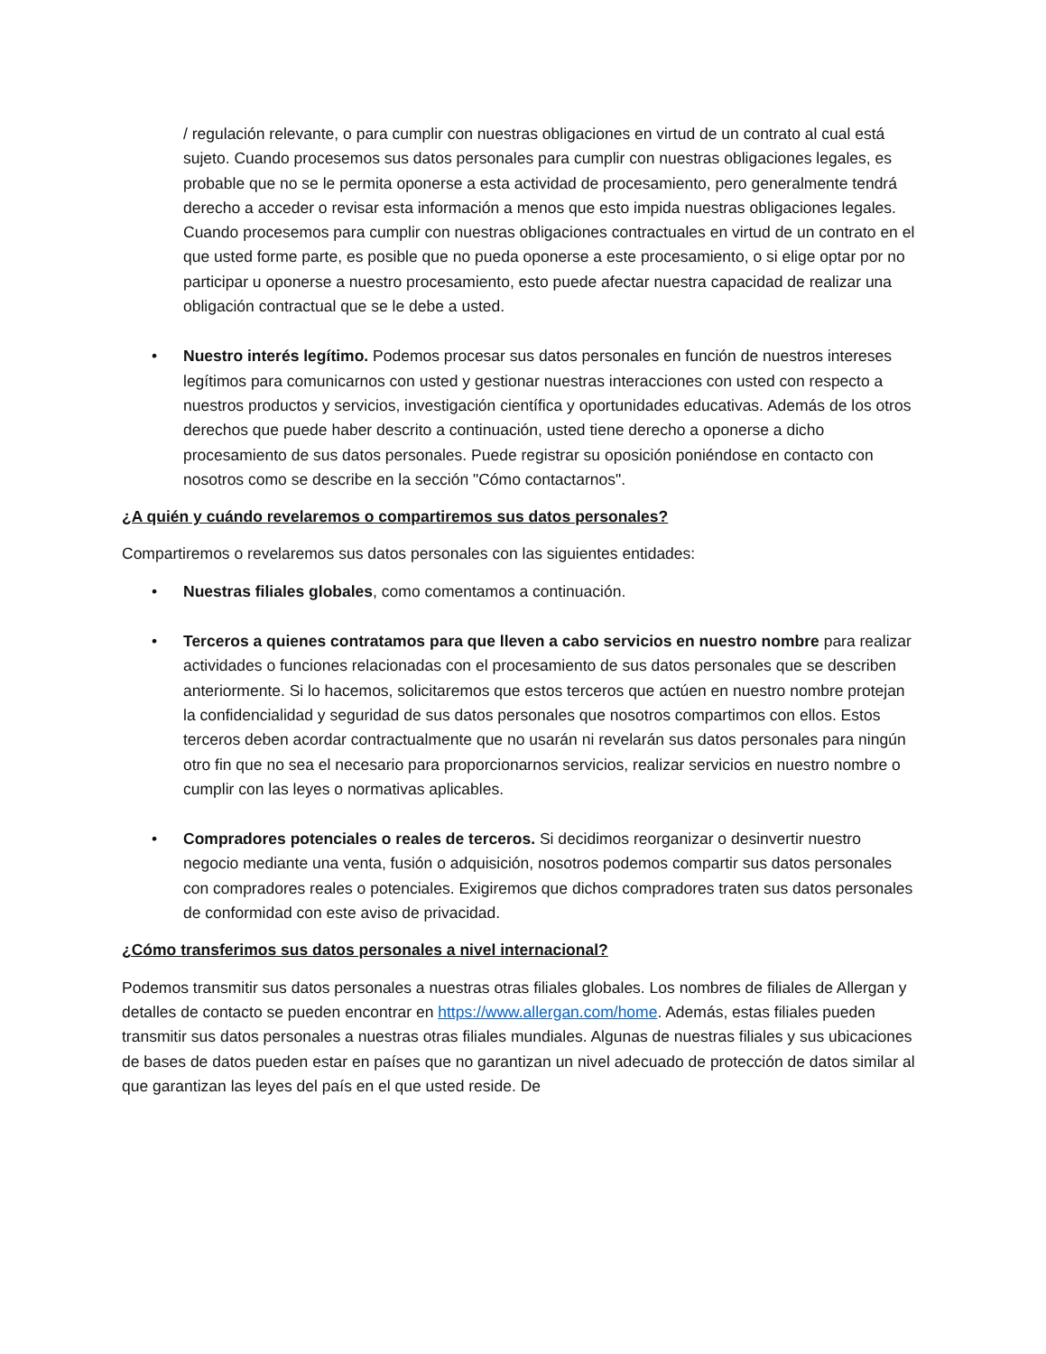/ regulación relevante, o para cumplir con nuestras obligaciones en virtud de un contrato al cual está sujeto. Cuando procesemos sus datos personales para cumplir con nuestras obligaciones legales, es probable que no se le permita oponerse a esta actividad de procesamiento, pero generalmente tendrá derecho a acceder o revisar esta información a menos que esto impida nuestras obligaciones legales. Cuando procesemos para cumplir con nuestras obligaciones contractuales en virtud de un contrato en el que usted forme parte, es posible que no pueda oponerse a este procesamiento, o si elige optar por no participar u oponerse a nuestro procesamiento, esto puede afectar nuestra capacidad de realizar una obligación contractual que se le debe a usted.
• Nuestro interés legítimo. Podemos procesar sus datos personales en función de nuestros intereses legítimos para comunicarnos con usted y gestionar nuestras interacciones con usted con respecto a nuestros productos y servicios, investigación científica y oportunidades educativas. Además de los otros derechos que puede haber descrito a continuación, usted tiene derecho a oponerse a dicho procesamiento de sus datos personales. Puede registrar su oposición poniéndose en contacto con nosotros como se describe en la sección "Cómo contactarnos".
¿A quién y cuándo revelaremos o compartiremos sus datos personales?
Compartiremos o revelaremos sus datos personales con las siguientes entidades:
• Nuestras filiales globales, como comentamos a continuación.
• Terceros a quienes contratamos para que lleven a cabo servicios en nuestro nombre para realizar actividades o funciones relacionadas con el procesamiento de sus datos personales que se describen anteriormente. Si lo hacemos, solicitaremos que estos terceros que actúen en nuestro nombre protejan la confidencialidad y seguridad de sus datos personales que nosotros compartimos con ellos. Estos terceros deben acordar contractualmente que no usarán ni revelarán sus datos personales para ningún otro fin que no sea el necesario para proporcionarnos servicios, realizar servicios en nuestro nombre o cumplir con las leyes o normativas aplicables.
• Compradores potenciales o reales de terceros. Si decidimos reorganizar o desinvertir nuestro negocio mediante una venta, fusión o adquisición, nosotros podemos compartir sus datos personales con compradores reales o potenciales. Exigiremos que dichos compradores traten sus datos personales de conformidad con este aviso de privacidad.
¿Cómo transferimos sus datos personales a nivel internacional?
Podemos transmitir sus datos personales a nuestras otras filiales globales. Los nombres de filiales de Allergan y detalles de contacto se pueden encontrar en https://www.allergan.com/home. Además, estas filiales pueden transmitir sus datos personales a nuestras otras filiales mundiales. Algunas de nuestras filiales y sus ubicaciones de bases de datos pueden estar en países que no garantizan un nivel adecuado de protección de datos similar al que garantizan las leyes del país en el que usted reside. De